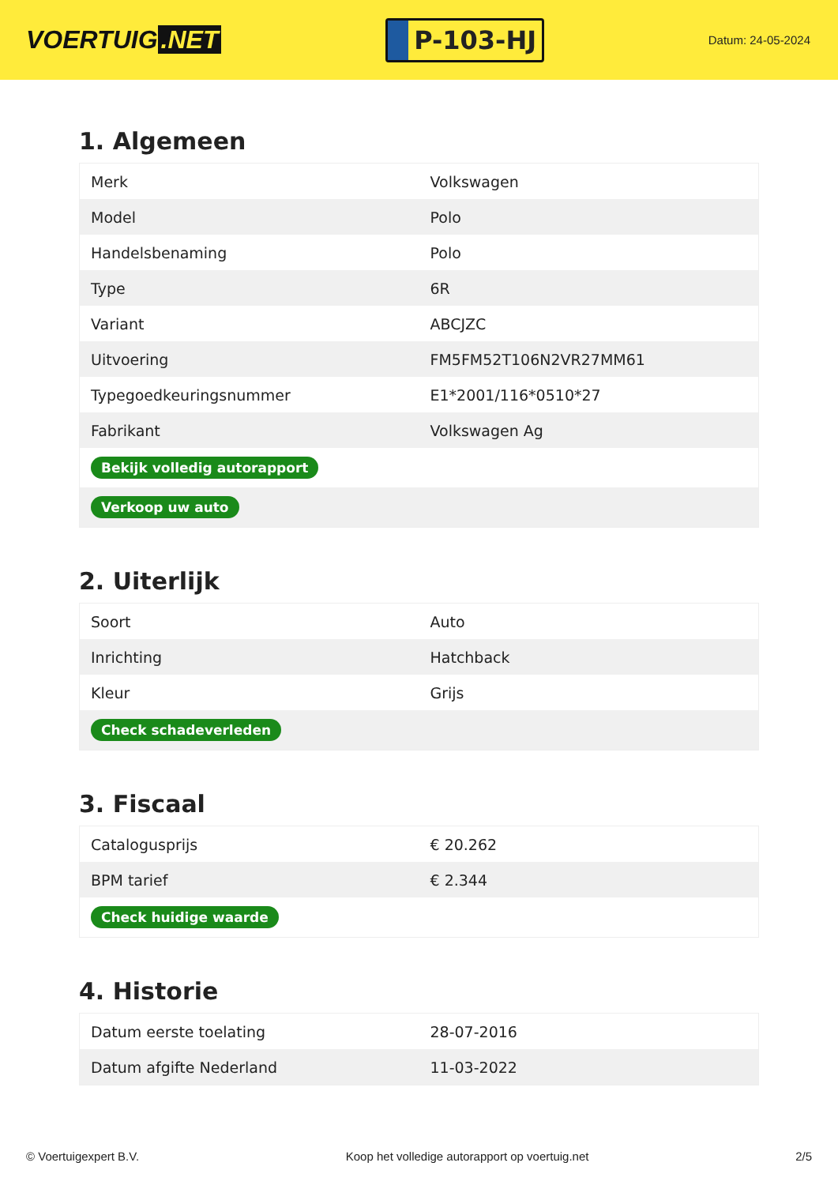VOERTUIG.NET
P-103-HJ
Datum: 24-05-2024
1. Algemeen
| Merk | Volkswagen |
| Model | Polo |
| Handelsbenaming | Polo |
| Type | 6R |
| Variant | ABCJZC |
| Uitvoering | FM5FM52T106N2VR27MM61 |
| Typegoedkeuringsnummer | E1*2001/116*0510*27 |
| Fabrikant | Volkswagen Ag |
| Bekijk volledig autorapport | |
| Verkoop uw auto | |
2. Uiterlijk
| Soort | Auto |
| Inrichting | Hatchback |
| Kleur | Grijs |
| Check schadeverleden | |
3. Fiscaal
| Catalogusprijs | € 20.262 |
| BPM tarief | € 2.344 |
| Check huidige waarde | |
4. Historie
| Datum eerste toelating | 28-07-2016 |
| Datum afgifte Nederland | 11-03-2022 |
© Voertuigexpert B.V. Koop het volledige autorapport op voertuig.net 2/5